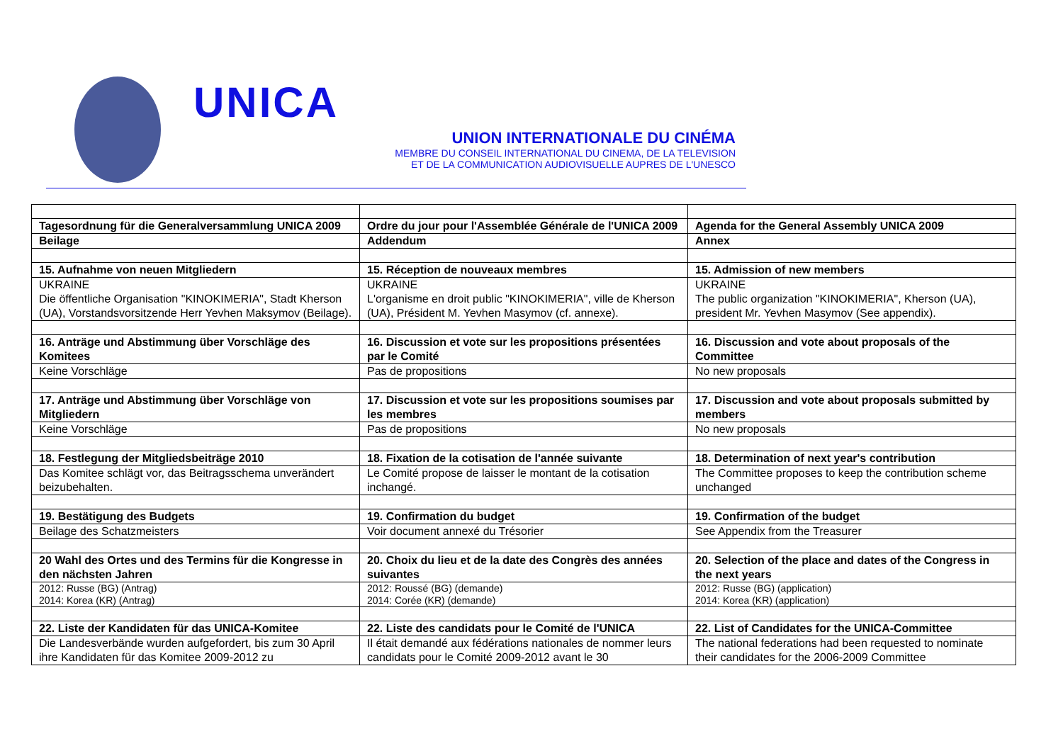UNICA
UNION INTERNATIONALE DU CINÉMA
MEMBRE DU CONSEIL INTERNATIONAL DU CINEMA, DE LA TELEVISION
ET DE LA COMMUNICATION AUDIOVISUELLE AUPRES DE L'UNESCO
| Tagesordnung für die Generalversammlung UNICA 2009 | Ordre du jour pour l'Assemblée Générale de l'UNICA 2009 | Agenda for the General Assembly UNICA 2009 |
| Beilage | Addendum | Annex |
| 15. Aufnahme von neuen Mitgliedern | 15. Réception de nouveaux membres | 15. Admission of new members |
| UKRAINE Die öffentliche Organisation "KINOKIMERIA", Stadt Kherson (UA), Vorstandsvorsitzende Herr Yevhen Maksymov (Beilage). | UKRAINE L'organisme en droit public "KINOKIMERIA", ville de Kherson (UA), Président M. Yevhen Masymov (cf. annexe). | UKRAINE The public organization "KINOKIMERIA", Kherson (UA), president Mr. Yevhen Masymov (See appendix). |
| 16. Anträge und Abstimmung über Vorschläge des Komitees | 16. Discussion et vote sur les propositions présentées par le Comité | 16. Discussion and vote about proposals of the Committee |
| Keine Vorschläge | Pas de propositions | No new proposals |
| 17. Anträge und Abstimmung über Vorschläge von Mitgliedern | 17. Discussion et vote sur les propositions soumises par les membres | 17. Discussion and vote about proposals submitted by members |
| Keine Vorschläge | Pas de propositions | No new proposals |
| 18. Festlegung der Mitgliedsbeiträge 2010 | 18. Fixation de la cotisation de l'année suivante | 18. Determination of next year's contribution |
| Das Komitee schlägt vor, das Beitragsschema unverändert beizubehalten. | Le Comité propose de laisser le montant de la cotisation inchangé. | The Committee proposes to keep the contribution scheme unchanged |
| 19. Bestätigung des Budgets | 19. Confirmation du budget | 19. Confirmation of the budget |
| Beilage des Schatzmeisters | Voir document annexé du Trésorier | See Appendix from the Treasurer |
| 20 Wahl des Ortes und des Termins für die Kongresse in den nächsten Jahren | 20. Choix du lieu et de la date des Congrès des années suivantes | 20. Selection of the place and dates of the Congress in the next years |
| 2012: Russe (BG) (Antrag) 2014: Korea (KR) (Antrag) | 2012: Roussé (BG) (demande) 2014: Corée (KR) (demande) | 2012: Russe (BG) (application) 2014: Korea (KR) (application) |
| 22. Liste der Kandidaten für das UNICA-Komitee | 22. Liste des candidats pour le Comité de l'UNICA | 22. List of Candidates for the UNICA-Committee |
| Die Landesverbände wurden aufgefordert, bis zum 30 April ihre Kandidaten für das Komitee 2009-2012 zu | Il était demandé aux fédérations nationales de nommer leurs candidats pour le Comité 2009-2012 avant le 30 | The national federations had been requested to nominate their candidates for the 2006-2009 Committee |